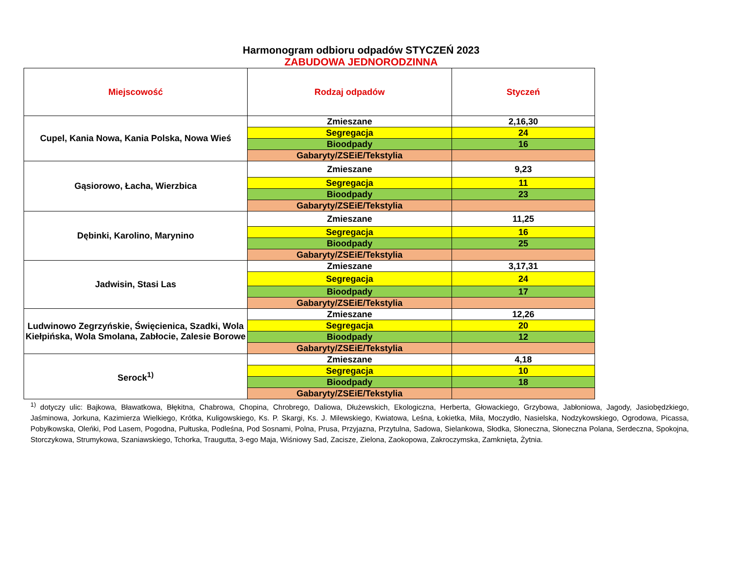Harmonogram odbioru odpadów STYCZEŃ 2023
ZABUDOWA JEDNORODZINNA
| Miejscowość | Rodzaj odpadów | Styczeń |
| --- | --- | --- |
| Cupel, Kania Nowa, Kania Polska, Nowa Wieś | Zmieszane | 2,16,30 |
| | Segregacja | 24 |
| | Bioodpady | 16 |
| | Gabaryty/ZSEiE/Tekstylia | |
| Gąsiorowo, Łacha, Wierzbica | Zmieszane | 9,23 |
| | Segregacja | 11 |
| | Bioodpady | 23 |
| | Gabaryty/ZSEiE/Tekstylia | |
| Dębinki, Karolino, Marynino | Zmieszane | 11,25 |
| | Segregacja | 16 |
| | Bioodpady | 25 |
| | Gabaryty/ZSEiE/Tekstylia | |
| Jadwisin, Stasi Las | Zmieszane | 3,17,31 |
| | Segregacja | 24 |
| | Bioodpady | 17 |
| | Gabaryty/ZSEiE/Tekstylia | |
| Ludwinowo Zegrzyńskie, Święcienica, Szadki, Wola Kiełpińska, Wola Smolana, Zabłocie, Zalesie Borowe | Zmieszane | 12,26 |
| | Segregacja | 20 |
| | Bioodpady | 12 |
| | Gabaryty/ZSEiE/Tekstylia | |
| Serock<sup>1)</sup> | Zmieszane | 4,18 |
| | Segregacja | 10 |
| | Bioodpady | 18 |
| | Gabaryty/ZSEiE/Tekstylia | |
<sup>1)</sup> dotyczy ulic: Bajkowa, Bławatkowa, Błękitna, Chabrowa, Chopina, Chrobrego, Daliowa, Dłużewskich, Ekologiczna, Herberta, Głowackiego, Grzybowa, Jabłoniowa, Jagody, Jasiobędzkiego, Jaśminowa, Jorkuna, Kazimierza Wielkiego, Krótka, Kuligowskiego, Ks. P. Skargi, Ks. J. Milewskiego, Kwiatowa, Leśna, Łokietka, Miła, Moczydło, Nasielska, Nodzykowskiego, Ogrodowa, Picassa, Pobyłkowska, Oleńki, Pod Lasem, Pogodna, Pułtuska, Podleśna, Pod Sosnami, Polna, Prusa, Przyjazna, Przytulna, Sadowa, Sielankowa, Słodka, Słoneczna, Słoneczna Polana, Serdeczna, Spokojna, Storczykowa, Strumykowa, Szaniawskiego, Tchorka, Traugutta, 3-ego Maja, Wiśniowy Sad, Zacisze, Zielona, Zaokopowa, Zakroczymska, Zamknięta, Żytnia.